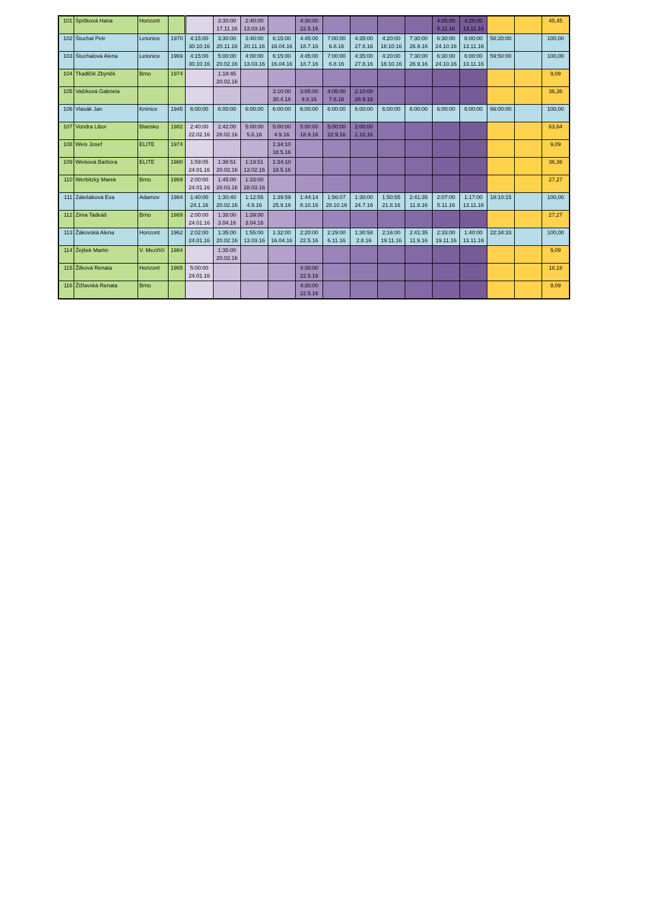| 101 | Špíšková Hana | Horizont | | | 3:30:00 17.11.16 | 2:40:00 13.03.16 | | 4:30:00 22.5.16 | | | | | 4:05:00 5.11.16 | 4:20:00 13.11.16 | | | 45,45 |
| 102 | Štuchal Petr | Letonice | 1970 | 4:15:00 30.10.16 | 3:30:00 20.11.16 | 3:40:00 20.11.16 | 6:15:00 16.04.16 | 4:45:00 18.7.16 | 7:00:00 6.8.16 | 4:35:00 27.8.16 | 4:20:00 16:10.16 | 7:30:00 26.9.16 | 6:30:00 24.10.16 | 6:00:00 13.11.16 | 58:20:00 | | 100,00 |
| 103 | Štuchalová Alena | Letonice | 1969 | 4:15:00 30.10.16 | 5:00:00 20.02.16 | 4:00:00 13.03.16 | 6:15:00 16.04.16 | 4:45:00 18.7.16 | 7:00:00 6.8.16 | 4:35:00 27.8.16 | 4:20:00 16:10.16 | 7:30:00 26.9.16 | 6:30:00 24.10.16 | 6:00:00 13.11.16 | 59:50:00 | | 100,00 |
| 104 | Tkadlčík Zbyněk | Brno | 1974 | | 1:18:45 20.02.16 | | | | | | | | | | | | 9,09 |
| 105 | Vašíková Gabriela | | | | | | 3:10:00 30.4.16 | 3:05:00 9.8.16 | 4:05:00 7.8.16 | 2:10:00 28.9.16 | | | | | | | 36,36 |
| 106 | Vlasák Jan | Knínice | 1945 | 6:00:00 | 6:00:00 | 6:00:00 | 6:00:00 | 6:00:00 | 6:00:00 | 6:00:00 | 6:00:00 | 6:00:00 | 6:00:00 | 6:00:00 | 66:00:00 | | 100,00 |
| 107 | Vondra Libor | Blansko | 1982 | 2:40:00 22.02.16 | 2:42:00 28.02.16 | 5:00:00 5.6.16 | 5:00:00 4.9.16 | 5:00:00 18.9.16 | 5:00:00 22.9.16 | 2:00:00 1.10.16 | | | | | | | 63,64 |
| 108 | Weis Josef | ELITE | 1974 | | | | 1:34:10 18.5.16 | | | | | | | | | | 9,09 |
| 109 | Weisová Barbora | ELITE | 1980 | 1:59:05 24.01.16 | 1:38:51 20.02.16 | 1:19:51 13.02.16 | 1:34:10 18.5.16 | | | | | | | | | | 36,36 |
| 110 | Werbitzký Marek | Brno | 1969 | 2:00:00 24.01.16 | 1:45:00 28.03.16 | 1:33:00 28.03.16 | | | | | | | | | | | 27,27 |
| 111 | Zálešáková Eva | Adamov | 1984 | 1:40:00 24.1.16 | 1:30:40 20.02.16 | 1:12:55 4.9.16 | 1:39:59 25.9.16 | 1:44:14 8.10.16 | 1:56:07 28.10.16 | 1:30:00 24.7.16 | 1:50:55 21.8.16 | 2:41:35 11.9.16 | 2:07:00 5.11.16 | 1:17:00 13.11.16 | 18:10:15 | | 100,00 |
| 112 | Zima Tadeáš | Brno | 1989 | 2:00:00 24.01.16 | 1:38:00 3.04.16 | 1:39:00 3.04.16 | | | | | | | | | | | 27,27 |
| 113 | Žákovská Alena | Horizont | 1962 | 2:02:00 24.01.16 | 1:35:00 20.02.16 | 1:55:00 13.03.16 | 1:32:00 16.04.16 | 2:20:00 22.5.16 | 2:29:00 6.11.16 | 1:30:58 2.8.16 | 2:16:00 19.11.16 | 2:41:35 11.9.16 | 2:33:00 19.11.16 | 1:40:00 13.11.16 | 22:34:33 | | 100,00 |
| 114 | Žejšek Martin | V. Meziříčí | 1984 | | 1:35:00 20.02.16 | | | | | | | | | | | | 9,09 |
| 115 | Žilková Renata | Horizont | 1965 | 5:00:00 24.01.16 | | | | 4:30:00 22.5.16 | | | | | | | | | 18,18 |
| 116 | Žižlavská Renata | Brno | | | | | | 4:30:00 22.5.16 | | | | | | | | | 9,09 |